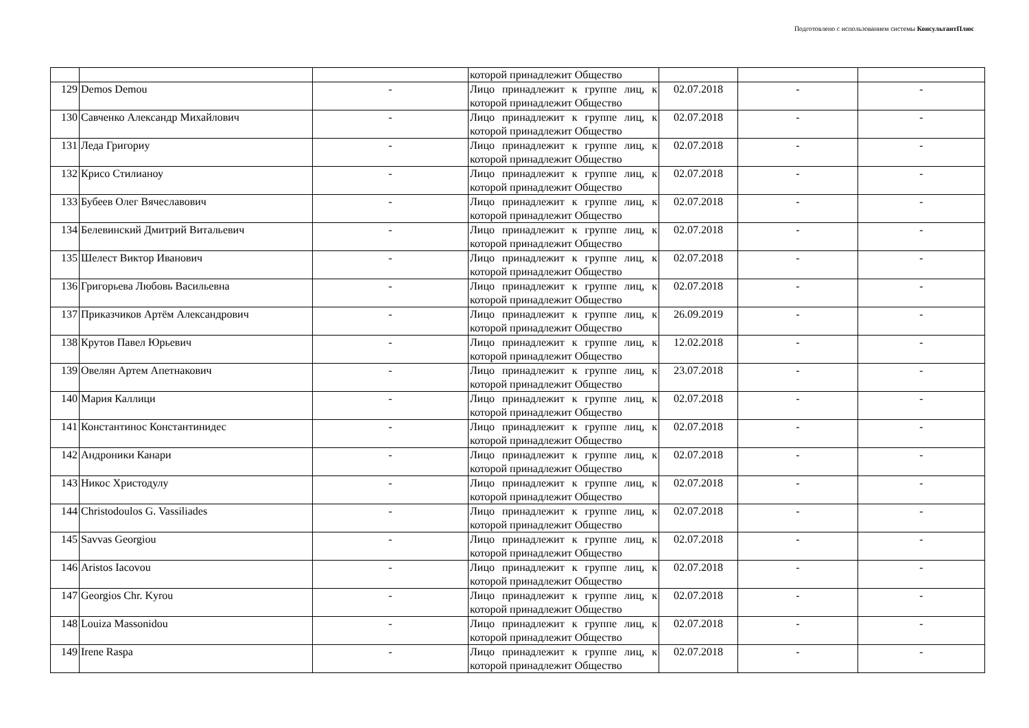Подготовлено с использованием системы КонсультантПлюс
| | | | которой принадлежит Общество | | | |
| 129 | Demos Demou | - | Лицо принадлежит к группе лиц, к которой принадлежит Общество | 02.07.2018 | - | - |
| 130 | Савченко Александр Михайлович | - | Лицо принадлежит к группе лиц, к которой принадлежит Общество | 02.07.2018 | - | - |
| 131 | Леда Григориу | - | Лицо принадлежит к группе лиц, к которой принадлежит Общество | 02.07.2018 | - | - |
| 132 | Крисо Стилианоу | - | Лицо принадлежит к группе лиц, к которой принадлежит Общество | 02.07.2018 | - | - |
| 133 | Бубеев Олег Вячеславович | - | Лицо принадлежит к группе лиц, к которой принадлежит Общество | 02.07.2018 | - | - |
| 134 | Белевинский Дмитрий Витальевич | - | Лицо принадлежит к группе лиц, к которой принадлежит Общество | 02.07.2018 | - | - |
| 135 | Шелест Виктор Иванович | - | Лицо принадлежит к группе лиц, к которой принадлежит Общество | 02.07.2018 | - | - |
| 136 | Григорьева Любовь Васильевна | - | Лицо принадлежит к группе лиц, к которой принадлежит Общество | 02.07.2018 | - | - |
| 137 | Приказчиков Артём Александрович | - | Лицо принадлежит к группе лиц, к которой принадлежит Общество | 26.09.2019 | - | - |
| 138 | Крутов Павел Юрьевич | - | Лицо принадлежит к группе лиц, к которой принадлежит Общество | 12.02.2018 | - | - |
| 139 | Овелян Артем Апетнакович | - | Лицо принадлежит к группе лиц, к которой принадлежит Общество | 23.07.2018 | - | - |
| 140 | Мария Каллици | - | Лицо принадлежит к группе лиц, к которой принадлежит Общество | 02.07.2018 | - | - |
| 141 | Константинос Константинидес | - | Лицо принадлежит к группе лиц, к которой принадлежит Общество | 02.07.2018 | - | - |
| 142 | Андроники Канари | - | Лицо принадлежит к группе лиц, к которой принадлежит Общество | 02.07.2018 | - | - |
| 143 | Никос Христодулу | - | Лицо принадлежит к группе лиц, к которой принадлежит Общество | 02.07.2018 | - | - |
| 144 | Christodoulos G. Vassiliades | - | Лицо принадлежит к группе лиц, к которой принадлежит Общество | 02.07.2018 | - | - |
| 145 | Savvas Georgiou | - | Лицо принадлежит к группе лиц, к которой принадлежит Общество | 02.07.2018 | - | - |
| 146 | Aristos Iacovou | - | Лицо принадлежит к группе лиц, к которой принадлежит Общество | 02.07.2018 | - | - |
| 147 | Georgios Chr. Kyrou | - | Лицо принадлежит к группе лиц, к которой принадлежит Общество | 02.07.2018 | - | - |
| 148 | Louiza Massonidou | - | Лицо принадлежит к группе лиц, к которой принадлежит Общество | 02.07.2018 | - | - |
| 149 | Irene Raspa | - | Лицо принадлежит к группе лиц, к которой принадлежит Общество | 02.07.2018 | - | - |